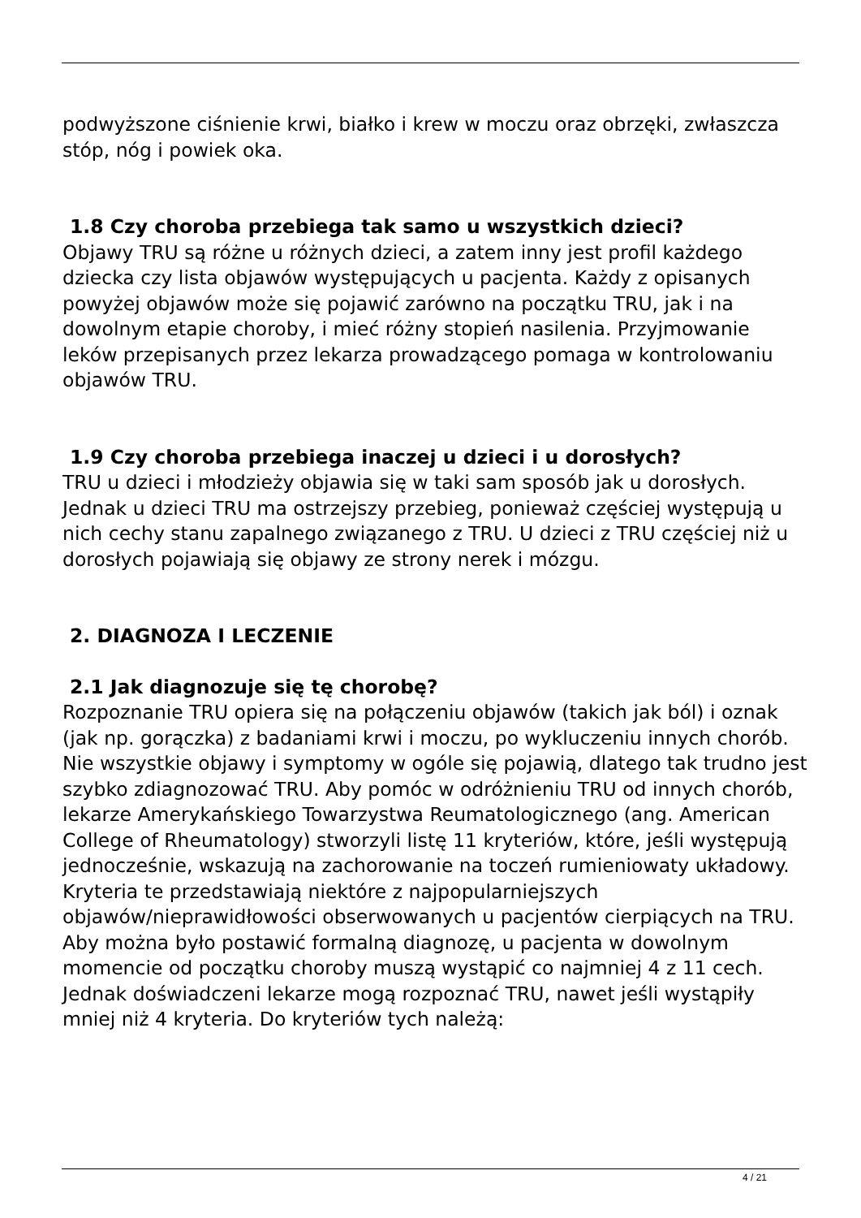podwyższone ciśnienie krwi, białko i krew w moczu oraz obrzęki, zwłaszcza stóp, nóg i powiek oka.
1.8 Czy choroba przebiega tak samo u wszystkich dzieci?
Objawy TRU są różne u różnych dzieci, a zatem inny jest profil każdego dziecka czy lista objawów występujących u pacjenta. Każdy z opisanych powyżej objawów może się pojawić zarówno na początku TRU, jak i na dowolnym etapie choroby, i mieć różny stopień nasilenia. Przyjmowanie leków przepisanych przez lekarza prowadzącego pomaga w kontrolowaniu objawów TRU.
1.9 Czy choroba przebiega inaczej u dzieci i u dorosłych?
TRU u dzieci i młodzieży objawia się w taki sam sposób jak u dorosłych. Jednak u dzieci TRU ma ostrzejszy przebieg, ponieważ częściej występują u nich cechy stanu zapalnego związanego z TRU. U dzieci z TRU częściej niż u dorosłych pojawiają się objawy ze strony nerek i mózgu.
2. DIAGNOZA I LECZENIE
2.1 Jak diagnozuje się tę chorobę?
Rozpoznanie TRU opiera się na połączeniu objawów (takich jak ból) i oznak (jak np. gorączka) z badaniami krwi i moczu, po wykluczeniu innych chorób. Nie wszystkie objawy i symptomy w ogóle się pojawią, dlatego tak trudno jest szybko zdiagnozować TRU. Aby pomóc w odróżnieniu TRU od innych chorób, lekarze Amerykańskiego Towarzystwa Reumatologicznego (ang. American College of Rheumatology) stworzyli listę 11 kryteriów, które, jeśli występują jednocześnie, wskazują na zachorowanie na toczeń rumieniowaty układowy.
Kryteria te przedstawiają niektóre z najpopularniejszych objawów/nieprawidłowości obserwowanych u pacjentów cierpiących na TRU. Aby można było postawić formalną diagnozę, u pacjenta w dowolnym momencie od początku choroby muszą wystąpić co najmniej 4 z 11 cech. Jednak doświadczeni lekarze mogą rozpoznać TRU, nawet jeśli wystąpiły mniej niż 4 kryteria. Do kryteriów tych należą:
4 / 21